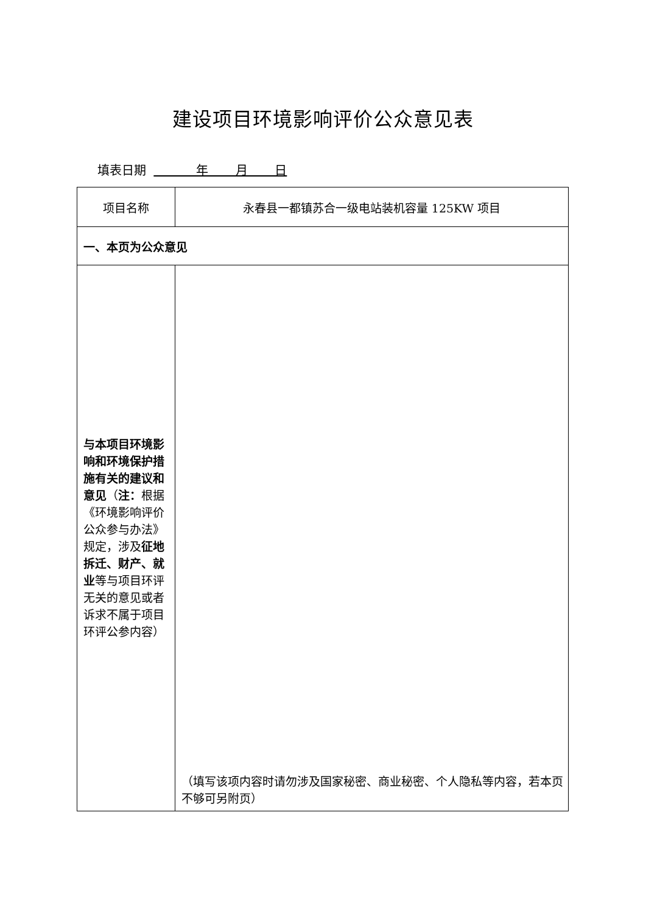建设项目环境影响评价公众意见表
填表日期 年 月 日
| 项目名称 | 永春县一都镇苏合一级电站装机容量 125KW 项目 |
| 一、本页为公众意见 | |
| 与本项目环境影响和环境保护措施有关的建议和意见 （ 注： 根据《环境影响评价公众参与办法》规定，涉及 征地拆迁、财产、就业 等与项目环评无关的意见或者诉求不属于项目环评公参内容） | （填写该项内容时请勿涉及国家秘密、商业秘密、个人隐私等内容，若本页不够可另附页） |